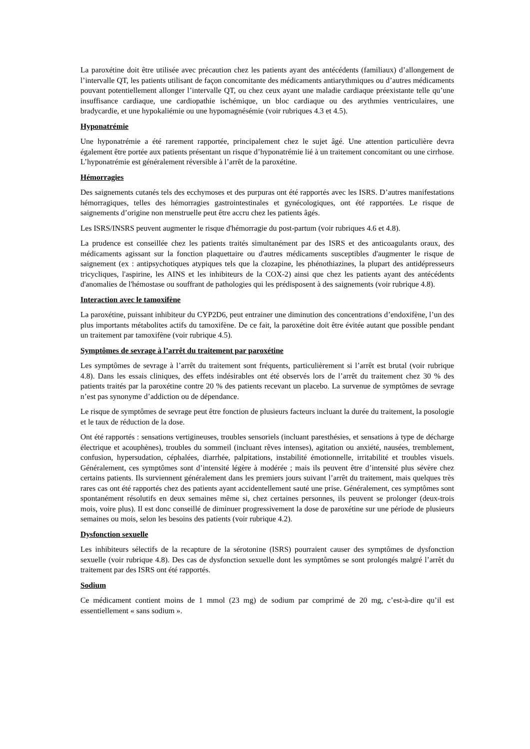La paroxétine doit être utilisée avec précaution chez les patients ayant des antécédents (familiaux) d’allongement de l’intervalle QT, les patients utilisant de façon concomitante des médicaments antiarythmiques ou d’autres médicaments pouvant potentiellement allonger l’intervalle QT, ou chez ceux ayant une maladie cardiaque préexistante telle qu’une insuffisance cardiaque, une cardiopathie ischémique, un bloc cardiaque ou des arythmies ventriculaires, une bradycardie, et une hypokaliémie ou une hypomagnésémie (voir rubriques 4.3 et 4.5).
Hyponatrémie
Une hyponatrémie a été rarement rapportée, principalement chez le sujet âgé. Une attention particulière devra également être portée aux patients présentant un risque d’hyponatrémie lié à un traitement concomitant ou une cirrhose. L’hyponatrémie est généralement réversible à l’arrêt de la paroxétine.
Hémorragies
Des saignements cutanés tels des ecchymoses et des purpuras ont été rapportés avec les ISRS. D’autres manifestations hémorragiques, telles des hémorragies gastrointestinales et gynécologiques, ont été rapportées. Le risque de saignements d’origine non menstruelle peut être accru chez les patients âgés.
Les ISRS/INSRS peuvent augmenter le risque d'hémorragie du post-partum (voir rubriques 4.6 et 4.8).
La prudence est conseillée chez les patients traités simultanément par des ISRS et des anticoagulants oraux, des médicaments agissant sur la fonction plaquettaire ou d'autres médicaments susceptibles d'augmenter le risque de saignement (ex : antipsychotiques atypiques tels que la clozapine, les phénothiazines, la plupart des antidépresseurs tricycliques, l'aspirine, les AINS et les inhibiteurs de la COX-2) ainsi que chez les patients ayant des antécédents d'anomalies de l'hémostase ou souffrant de pathologies qui les prédisposent à des saignements (voir rubrique 4.8).
Interaction avec le tamoxifène
La paroxétine, puissant inhibiteur du CYP2D6, peut entrainer une diminution des concentrations d’endoxifène, l’un des plus importants métabolites actifs du tamoxifène. De ce fait, la paroxétine doit être évitée autant que possible pendant un traitement par tamoxifène (voir rubrique 4.5).
Symptômes de sevrage à l’arrêt du traitement par paroxétine
Les symptômes de sevrage à l’arrêt du traitement sont fréquents, particulièrement si l’arrêt est brutal (voir rubrique 4.8). Dans les essais cliniques, des effets indésirables ont été observés lors de l’arrêt du traitement chez 30 % des patients traités par la paroxétine contre 20 % des patients recevant un placebo. La survenue de symptômes de sevrage n’est pas synonyme d’addiction ou de dépendance.
Le risque de symptômes de sevrage peut être fonction de plusieurs facteurs incluant la durée du traitement, la posologie et le taux de réduction de la dose.
Ont été rapportés : sensations vertigineuses, troubles sensoriels (incluant paresthésies, et sensations à type de décharge électrique et acouphènes), troubles du sommeil (incluant rêves intenses), agitation ou anxiété, nausées, tremblement, confusion, hypersudation, céphalées, diarrhée, palpitations, instabilité émotionnelle, irritabilité et troubles visuels. Généralement, ces symptômes sont d’intensité légère à modérée ; mais ils peuvent être d’intensité plus sévère chez certains patients. Ils surviennent généralement dans les premiers jours suivant l’arrêt du traitement, mais quelques très rares cas ont été rapportés chez des patients ayant accidentellement sauté une prise. Généralement, ces symptômes sont spontanément résolutifs en deux semaines même si, chez certaines personnes, ils peuvent se prolonger (deux-trois mois, voire plus). Il est donc conseillé de diminuer progressivement la dose de paroxétine sur une période de plusieurs semaines ou mois, selon les besoins des patients (voir rubrique 4.2).
Dysfonction sexuelle
Les inhibiteurs sélectifs de la recapture de la sérotonine (ISRS) pourraient causer des symptômes de dysfonction sexuelle (voir rubrique 4.8). Des cas de dysfonction sexuelle dont les symptômes se sont prolongés malgré l’arrêt du traitement par des ISRS ont été rapportés.
Sodium
Ce médicament contient moins de 1 mmol (23 mg) de sodium par comprimé de 20 mg, c’est-à-dire qu’il est essentiellement « sans sodium ».